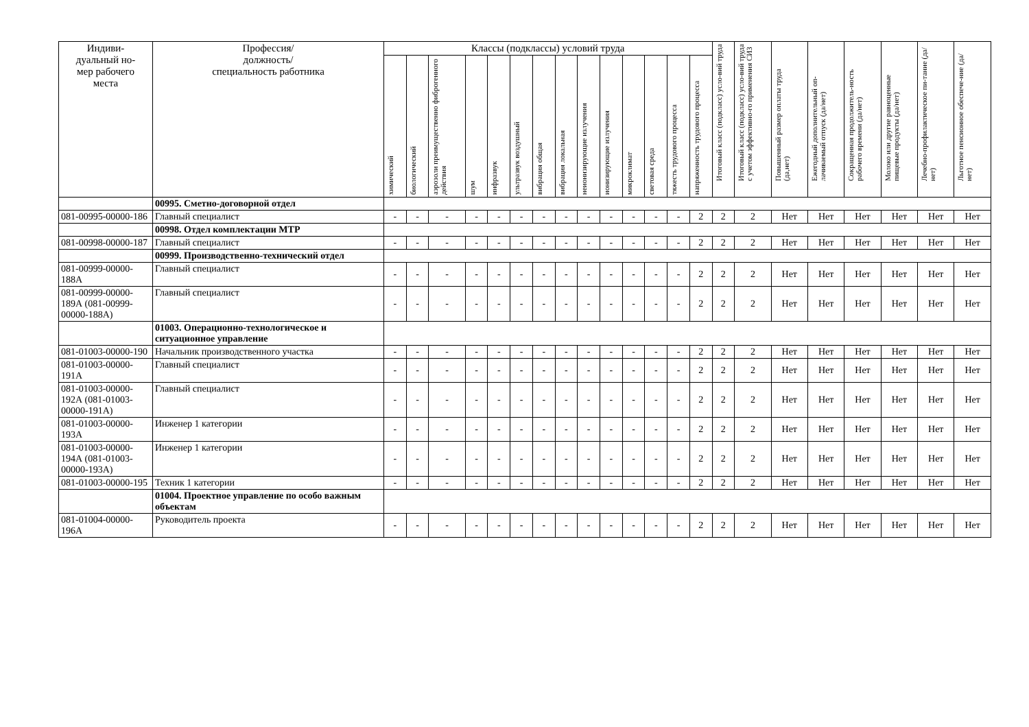| Индиви- дуальный но- мер рабочего места | Профессия/ должность/ специальность работника | Классы (подклассы) условий труда | | | | | | | | | | | | | | Итоговый класс (подкласс) усло-вий труда | Итоговый класс (подкласс) усло-вий труда с учетом эффективно-го применения СИЗ | Повышенный размер оплаты труда (да,нет) | Ежегодный дополнительный оп-лачиваемый отпуск (да/нет) | Сокращенная продолжитель-ность рабочего времени (да/нет) | Молоко или другие равноценные пищевые продукты (да/нет) | Лечебно-профилактическое пи-тание (да/нет) | Льготное пенсионное обеспече-ние (да/нет) |
| --- | --- | --- | --- | --- | --- | --- | --- | --- | --- | --- | --- | --- | --- | --- | --- | --- | --- | --- | --- | --- | --- | --- | --- |
| | | химический | биологический | аэрозоли преимущественно фиброгенного действия | шум | инфразвук | ультразвук воздушный | вибрация общая | вибрация локальная | неионизирующие излучения | ионизирующие излучения | микроклимат | световая среда | тяжесть трудового процесса | напряженность трудового процесса | | | | | | | | |
| | 00995. Сметно-договорной отдел | | | | | | | | | | | | | | | | | | | | | | |
| 081-00995-00000-186 | Главный специалист | - | - | - | - | - | - | - | - | - | - | - | - | - | 2 | 2 | 2 | Нет | Нет | Нет | Нет | Нет | Нет |
| | 00998. Отдел комплектации МТР | | | | | | | | | | | | | | | | | | | | | | |
| 081-00998-00000-187 | Главный специалист | - | - | - | - | - | - | - | - | - | - | - | - | - | 2 | 2 | 2 | Нет | Нет | Нет | Нет | Нет | Нет |
| | 00999. Производственно-технический отдел | | | | | | | | | | | | | | | | | | | | | | |
| 081-00999-00000-188А | Главный специалист | - | - | - | - | - | - | - | - | - | - | - | - | - | 2 | 2 | 2 | Нет | Нет | Нет | Нет | Нет | Нет |
| 081-00999-00000-189А (081-00999-00000-188А) | Главный специалист | - | - | - | - | - | - | - | - | - | - | - | - | - | 2 | 2 | 2 | Нет | Нет | Нет | Нет | Нет | Нет |
| | 01003. Операционно-технологическое и ситуационное управление | | | | | | | | | | | | | | | | | | | | | | |
| 081-01003-00000-190 | Начальник производственного участка | - | - | - | - | - | - | - | - | - | - | - | - | - | 2 | 2 | 2 | Нет | Нет | Нет | Нет | Нет | Нет |
| 081-01003-00000-191А | Главный специалист | - | - | - | - | - | - | - | - | - | - | - | - | - | 2 | 2 | 2 | Нет | Нет | Нет | Нет | Нет | Нет |
| 081-01003-00000-192А (081-01003-00000-191А) | Главный специалист | - | - | - | - | - | - | - | - | - | - | - | - | - | 2 | 2 | 2 | Нет | Нет | Нет | Нет | Нет | Нет |
| 081-01003-00000-193А | Инженер 1 категории | - | - | - | - | - | - | - | - | - | - | - | - | - | 2 | 2 | 2 | Нет | Нет | Нет | Нет | Нет | Нет |
| 081-01003-00000-194А (081-01003-00000-193А) | Инженер 1 категории | - | - | - | - | - | - | - | - | - | - | - | - | - | 2 | 2 | 2 | Нет | Нет | Нет | Нет | Нет | Нет |
| 081-01003-00000-195 | Техник 1 категории | - | - | - | - | - | - | - | - | - | - | - | - | - | 2 | 2 | 2 | Нет | Нет | Нет | Нет | Нет | Нет |
| | 01004. Проектное управление по особо важным объектам | | | | | | | | | | | | | | | | | | | | | | |
| 081-01004-00000-196А | Руководитель проекта | - | - | - | - | - | - | - | - | - | - | - | - | - | 2 | 2 | 2 | Нет | Нет | Нет | Нет | Нет | Нет |